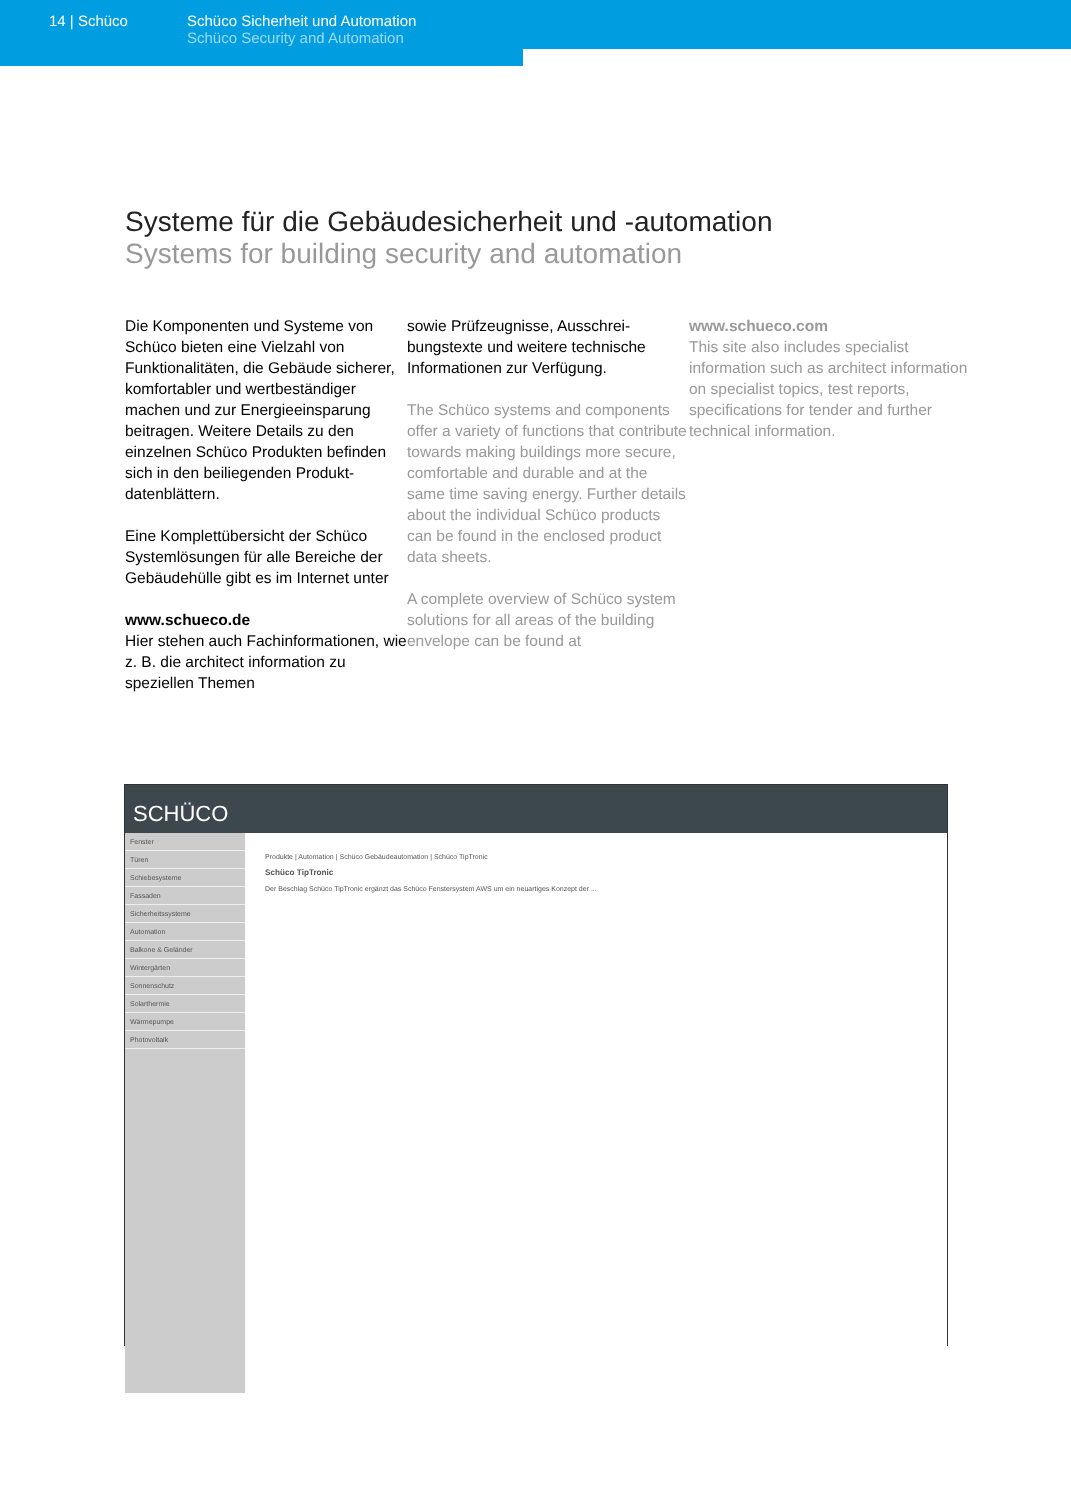14 | Schüco Schüco Sicherheit und Automation
Schüco Security and Automation
Systeme für die Gebäudesicherheit und -automation
Systems for building security and automation
Die Komponenten und Systeme von Schüco bieten eine Vielzahl von Funktionalitäten, die Gebäu­de sicherer, komfortabler und wertbeständiger machen und zur Energieeinsparung beitragen. Weitere Details zu den einzelnen Schüco Produkten befinden sich in den beiliegenden Produkt­datenblättern.
Eine Komplettübersicht der Schüco Systemlösungen für alle Bereiche der Gebäudehülle gibt es im Internet unter
www.schueco.de
Hier stehen auch Fachinforma­tionen, wie z. B. die architect information zu speziellen Themen
sowie Prüfzeugnisse, Ausschrei­bungstexte und weitere techni­sche Informationen zur Verfü­gung.
The Schüco systems and components offer a variety of functions that contribute towards making buildings more secure, comfortable and durable and at the same time saving energy. Further details about the individual Schüco products can be found in the enclosed product data sheets.
A complete overview of Schüco system solutions for all areas of the building envelope can be found at
www.schueco.com
This site also includes specialist information such as architect information on specialist topics, test reports, specifications for tender and further technical information.
SCHÜCO
Fenster
Türen
Schiebesysteme
Fassaden
Sicherheitssysteme
Automation
Balkone & Geländer
Wintergärten
Sonnenschutz
Solarthermie
Wärmepumpe
Photovoltaik
Produkte | Automation | Schüco Gebäudeautomation | Schüco TipTronic
Schüco TipTronic
Der Beschlag Schüco TipTronic ergänzt das Schüco Fenstersystem AWS um ein neuartiges Konzept der ...